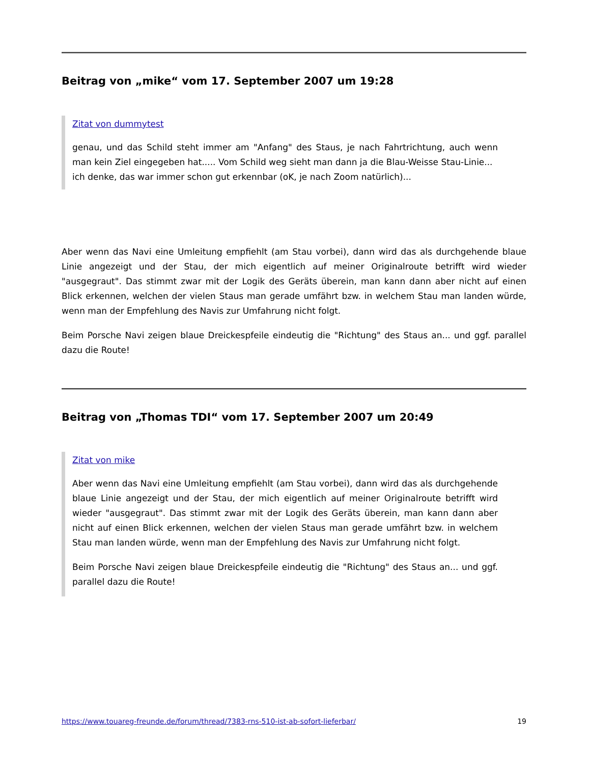Beitrag von „mike“ vom 17. September 2007 um 19:28
Zitat von dummytest
genau, und das Schild steht immer am "Anfang" des Staus, je nach Fahrtrichtung, auch wenn man kein Ziel eingegeben hat..... Vom Schild weg sieht man dann ja die Blau-Weisse Stau-Linie...
ich denke, das war immer schon gut erkennbar (oK, je nach Zoom natürlich)...
Aber wenn das Navi eine Umleitung empfiehlt (am Stau vorbei), dann wird das als durchgehende blaue Linie angezeigt und der Stau, der mich eigentlich auf meiner Originalroute betrifft wird wieder "ausgegraut". Das stimmt zwar mit der Logik des Geräts überein, man kann dann aber nicht auf einen Blick erkennen, welchen der vielen Staus man gerade umfährt bzw. in welchem Stau man landen würde, wenn man der Empfehlung des Navis zur Umfahrung nicht folgt.
Beim Porsche Navi zeigen blaue Dreickespfeile eindeutig die "Richtung" des Staus an... und ggf. parallel dazu die Route!
Beitrag von „Thomas TDI“ vom 17. September 2007 um 20:49
Zitat von mike
Aber wenn das Navi eine Umleitung empfiehlt (am Stau vorbei), dann wird das als durchgehende blaue Linie angezeigt und der Stau, der mich eigentlich auf meiner Originalroute betrifft wird wieder "ausgegraut". Das stimmt zwar mit der Logik des Geräts überein, man kann dann aber nicht auf einen Blick erkennen, welchen der vielen Staus man gerade umfährt bzw. in welchem Stau man landen würde, wenn man der Empfehlung des Navis zur Umfahrung nicht folgt.
Beim Porsche Navi zeigen blaue Dreickespfeile eindeutig die "Richtung" des Staus an... und ggf. parallel dazu die Route!
https://www.touareg-freunde.de/forum/thread/7383-rns-510-ist-ab-sofort-lieferbar/ 19